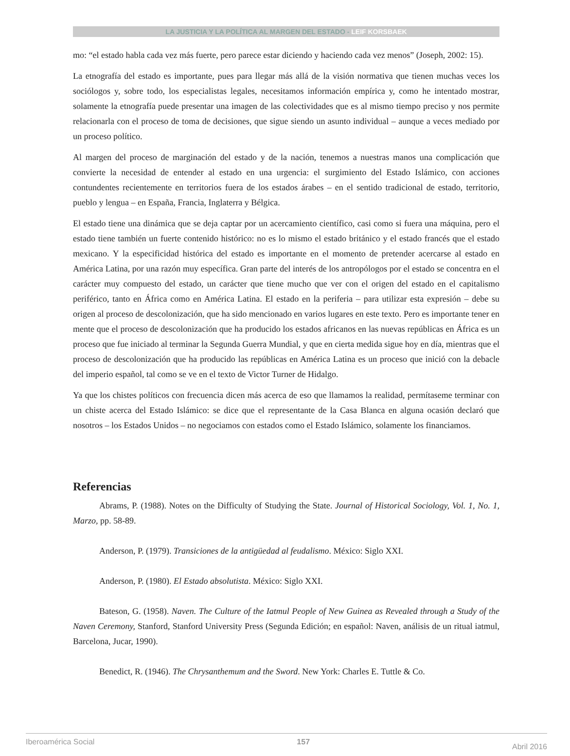LA JUSTICIA Y LA POLÍTICA AL MARGEN DEL ESTADO - LEIF KORSBAEK
mo: “el estado habla cada vez más fuerte, pero parece estar diciendo y haciendo cada vez menos” (Joseph, 2002: 15).
La etnografía del estado es importante, pues para llegar más allá de la visión normativa que tienen muchas veces los sociólogos y, sobre todo, los especialistas legales, necesitamos información empírica y, como he intentado mostrar, solamente la etnografía puede presentar una imagen de las colectividades que es al mismo tiempo preciso y nos permite relacionarla con el proceso de toma de decisiones, que sigue siendo un asunto individual – aunque a veces mediado por un proceso político.
Al margen del proceso de marginación del estado y de la nación, tenemos a nuestras manos una complicación que convierte la necesidad de entender al estado en una urgencia: el surgimiento del Estado Islámico, con acciones contundentes recientemente en territorios fuera de los estados árabes – en el sentido tradicional de estado, territorio, pueblo y lengua – en España, Francia, Inglaterra y Bélgica.
El estado tiene una dinámica que se deja captar por un acercamiento científico, casi como si fuera una máquina, pero el estado tiene también un fuerte contenido histórico: no es lo mismo el estado británico y el estado francés que el estado mexicano. Y la especificidad histórica del estado es importante en el momento de pretender acercarse al estado en América Latina, por una razón muy específica. Gran parte del interés de los antropólogos por el estado se concentra en el carácter muy compuesto del estado, un carácter que tiene mucho que ver con el origen del estado en el capitalismo periférico, tanto en África como en América Latina. El estado en la periferia – para utilizar esta expresión – debe su origen al proceso de descolonización, que ha sido mencionado en varios lugares en este texto. Pero es importante tener en mente que el proceso de descolonización que ha producido los estados africanos en las nuevas repúblicas en África es un proceso que fue iniciado al terminar la Segunda Guerra Mundial, y que en cierta medida sigue hoy en día, mientras que el proceso de descolonización que ha producido las repúblicas en América Latina es un proceso que inició con la debacle del imperio español, tal como se ve en el texto de Victor Turner de Hidalgo.
Ya que los chistes políticos con frecuencia dicen más acerca de eso que llamamos la realidad, permítaseme terminar con un chiste acerca del Estado Islámico: se dice que el representante de la Casa Blanca en alguna ocasión declaró que nosotros – los Estados Unidos – no negociamos con estados como el Estado Islámico, solamente los financiamos.
Referencias
Abrams, P. (1988). Notes on the Difficulty of Studying the State. Journal of Historical Sociology, Vol. 1, No. 1, Marzo, pp. 58-89.
Anderson, P. (1979). Transiciones de la antigüedad al feudalismo. México: Siglo XXI.
Anderson, P. (1980). El Estado absolutista. México: Siglo XXI.
Bateson, G. (1958). Naven. The Culture of the Iatmul People of New Guinea as Revealed through a Study of the Naven Ceremony, Stanford, Stanford University Press (Segunda Edición; en español: Naven, análisis de un ritual iatmul, Barcelona, Jucar, 1990).
Benedict, R. (1946). The Chrysanthemum and the Sword. New York: Charles E. Tuttle & Co.
Iberoamérica Social 157 Abril 2016